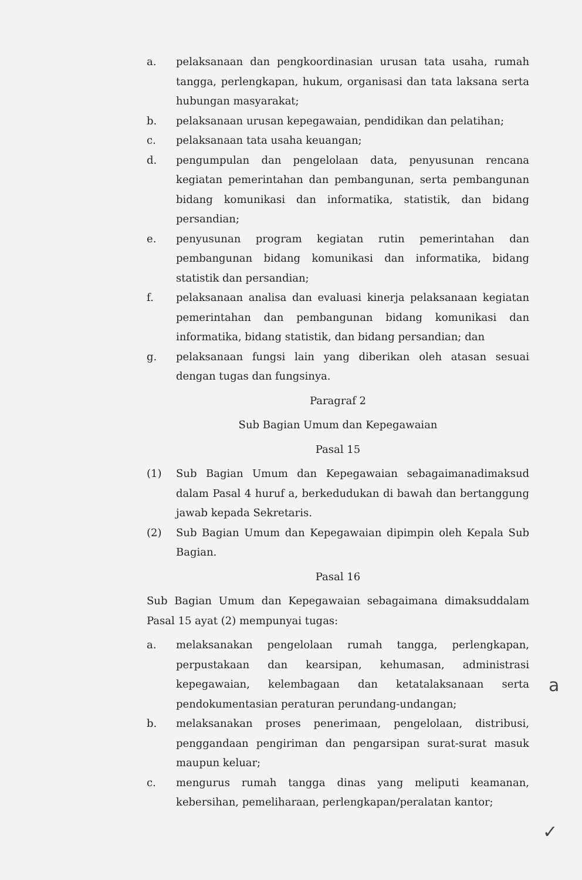a. pelaksanaan dan pengkoordinasian urusan tata usaha, rumah tangga, perlengkapan, hukum, organisasi dan tata laksana serta hubungan masyarakat;
b. pelaksanaan urusan kepegawaian, pendidikan dan pelatihan;
c. pelaksanaan tata usaha keuangan;
d. pengumpulan dan pengelolaan data, penyusunan rencana kegiatan pemerintahan dan pembangunan, serta pembangunan bidang komunikasi dan informatika, statistik, dan bidang persandian;
e. penyusunan program kegiatan rutin pemerintahan dan pembangunan bidang komunikasi dan informatika, bidang statistik dan persandian;
f. pelaksanaan analisa dan evaluasi kinerja pelaksanaan kegiatan pemerintahan dan pembangunan bidang komunikasi dan informatika, bidang statistik, dan bidang persandian; dan
g. pelaksanaan fungsi lain yang diberikan oleh atasan sesuai dengan tugas dan fungsinya.
Paragraf 2
Sub Bagian Umum dan Kepegawaian
Pasal 15
(1) Sub Bagian Umum dan Kepegawaian sebagaimanadimaksud dalam Pasal 4 huruf a, berkedudukan di bawah dan bertanggung jawab kepada Sekretaris.
(2) Sub Bagian Umum dan Kepegawaian dipimpin oleh Kepala Sub Bagian.
Pasal 16
Sub Bagian Umum dan Kepegawaian sebagaimana dimaksuddalam Pasal 15 ayat (2) mempunyai tugas:
a. melaksanakan pengelolaan rumah tangga, perlengkapan, perpustakaan dan kearsipan, kehumasan, administrasi kepegawaian, kelembagaan dan ketatalaksanaan serta pendokumentasian peraturan perundang-undangan;
b. melaksanakan proses penerimaan, pengelolaan, distribusi, penggandaan pengiriman dan pengarsipan surat-surat masuk maupun keluar;
c. mengurus rumah tangga dinas yang meliputi keamanan, kebersihan, pemeliharaan, perlengkapan/peralatan kantor;
a
✓